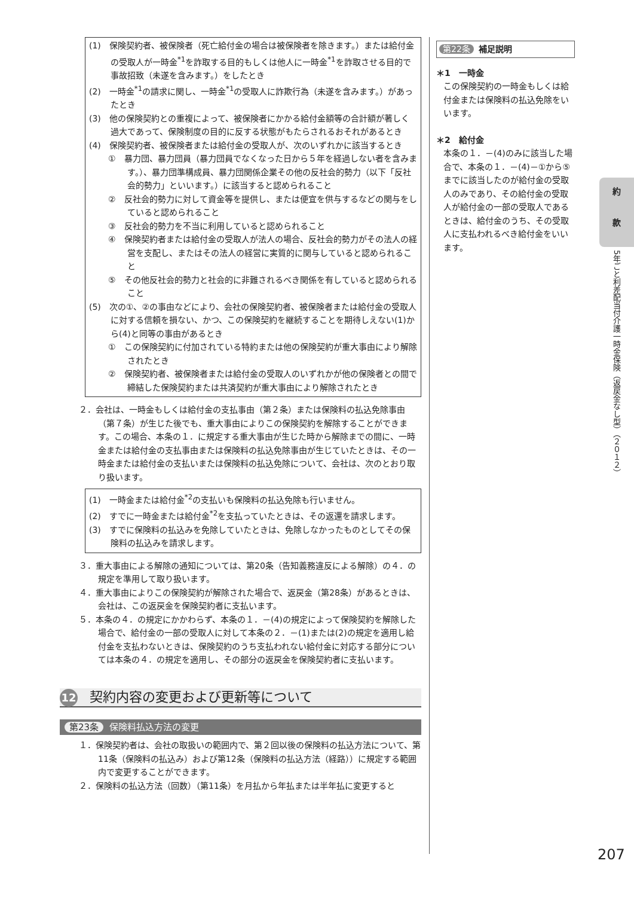(1)　保険契約者、被保険者（死亡給付金の場合は被保険者を除きます。）または給付金の受取人が一時金<sup>*1</sup>を詐取する目的もしくは他人に一時金<sup>*1</sup>を詐取させる目的で事故招致（未遂を含みます。）をしたとき
(2)　一時金<sup>*1</sup>の請求に関し、一時金<sup>*1</sup>の受取人に詐欺行為（未遂を含みます。）があったとき
(3)　他の保険契約との重複によって、被保険者にかかる給付金額等の合計額が著しく過大であって、保険制度の目的に反する状態がもたらされるおそれがあるとき
(4)　保険契約者、被保険者または給付金の受取人が、次のいずれかに該当するとき
①　暴力団、暴力団員（暴力団員でなくなった日から５年を経過しない者を含みます。）、暴力団準構成員、暴力団関係企業その他の反社会的勢力（以下「反社会的勢力」といいます。）に該当すると認められること
②　反社会的勢力に対して資金等を提供し、または便宜を供与するなどの関与をしていると認められること
③　反社会的勢力を不当に利用していると認められること
④　保険契約者または給付金の受取人が法人の場合、反社会的勢力がその法人の経営を支配し、またはその法人の経営に実質的に関与していると認められること
⑤　その他反社会的勢力と社会的に非難されるべき関係を有していると認められること
(5)　次の①、②の事由などにより、会社の保険契約者、被保険者または給付金の受取人に対する信頼を損ない、かつ、この保険契約を継続することを期待しえない(1)から(4)と同等の事由があるとき
①　この保険契約に付加されている特約または他の保険契約が重大事由により解除されたとき
②　保険契約者、被保険者または給付金の受取人のいずれかが他の保険者との間で締結した保険契約または共済契約が重大事由により解除されたとき
２．会社は、一時金もしくは給付金の支払事由（第２条）または保険料の払込免除事由（第７条）が生じた後でも、重大事由によりこの保険契約を解除することができます。この場合、本条の１．に規定する重大事由が生じた時から解除までの間に、一時金または給付金の支払事由または保険料の払込免除事由が生じていたときは、その一時金または給付金の支払いまたは保険料の払込免除について、会社は、次のとおり取り扱います。
(1)　一時金または給付金<sup>*2</sup>の支払いも保険料の払込免除も行いません。
(2)　すでに一時金または給付金<sup>*2</sup>を支払っていたときは、その返還を請求します。
(3)　すでに保険料の払込みを免除していたときは、免除しなかったものとしてその保険料の払込みを請求します。
３．重大事由による解除の通知については、第20条（告知義務違反による解除）の４．の規定を準用して取り扱います。
４．重大事由によりこの保険契約が解除された場合で、返戻金（第28条）があるときは、会社は、この返戻金を保険契約者に支払います。
５．本条の４．の規定にかかわらず、本条の１．－(4)の規定によって保険契約を解除した場合で、給付金の一部の受取人に対して本条の２．－(1)または(2)の規定を適用し給付金を支払わないときは、保険契約のうち支払われない給付金に対応する部分については本条の４．の規定を適用し、その部分の返戻金を保険契約者に支払います。
12 契約内容の変更および更新等について
第23条 保険料払込方法の変更
１．保険契約者は、会社の取扱いの範囲内で、第２回以後の保険料の払込方法について、第11条（保険料の払込み）および第12条（保険料の払込方法（経路））に規定する範囲内で変更することができます。
２．保険料の払込方法（回数）（第11条）を月払から年払または半年払に変更すると
第22条 補足説明
＊1　一時金
この保険契約の一時金もしくは給付金または保険料の払込免除をいいます。
＊2　給付金
本条の１．－(4)のみに該当した場合で、本条の１．－(4)－①から⑤までに該当したのが給付金の受取人のみであり、その給付金の受取人が給付金の一部の受取人であるときは、給付金のうち、その受取人に支払われるべき給付金をいいます。
約
款
5年ごと利差配当付介護一時金保険（返戻金なし型）（２０１２）
207